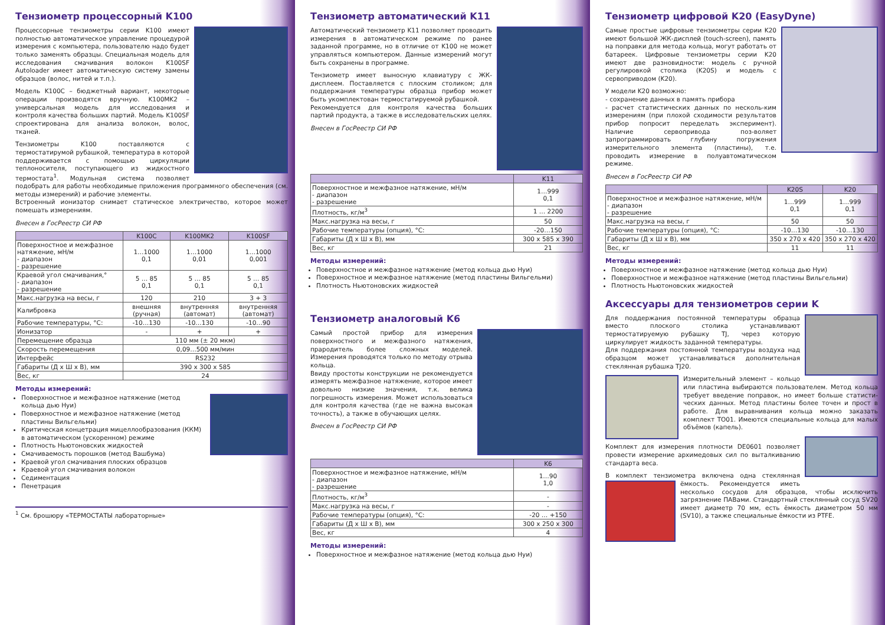Тензиометр процессорный K100
Процессорные тензиометры серии K100 имеют полностью автоматическое управление процедурой измерения с компьютера, пользователю надо будет только заменять образцы. Специальная модель для исследования смачивания волокон K100SF Autoloader имеет автоматическую систему замены образцов (волос, нитей и т.п.).
Модель K100C – бюджетный вариант, некоторые операции производятся вручную. K100MK2 – универсальная модель для исследования и контроля качества больших партий. Модель K100SF спроектирована для анализа волокон, волос, тканей.
Тензиометры K100 поставляются с термостатирумой рубашкой, температура в которой поддерживается с помощью циркуляции теплоносителя, поступающего из жидкостного термостата<sup>1</sup>. Модульная система позволяет подобрать для работы необходимые приложения программного обеспечения (см. методы измерений) и рабочие элементы.
Встроенный ионизатор снимает статическое электричество, которое может помешать измерениям.
Внесен в ГосРеестр СИ РФ
| | K100C | K100MK2 | K100SF |
| --- | --- | --- | --- |
| Поверхностное и межфазное натяжение, мН/м - диапазон - разрешение | 1…1000 0,1 | 1…1000 0,01 | 1…1000 0,001 |
| Краевой угол смачивания,° - диапазон - разрешение | 5 … 85 0,1 | 5 … 85 0,1 | 5 … 85 0,1 |
| Макс.нагрузка на весы, г | 120 | 210 | 3 + 3 |
| Калибровка | внешняя (ручная) | внутренняя (автомат) | внутренняя (автомат) |
| Рабочие температуры, °C: | -10…130 | -10…130 | -10…90 |
| Ионизатор | - | + | + |
| Перемещение образца | 110 мм (± 20 мкм) | | |
| Скорость перемещения | 0,09…500 мм/мин | | |
| Интерфейс | RS232 | | |
| Габариты (Д x Ш x В), мм | 390 x 300 x 585 | | |
| Вес, кг | 24 | | |
Методы измерений:
Поверхностное и межфазное натяжение (метод кольца дью Нуи)
Поверхностное и межфазное натяжение (метод пластины Вильгельми)
Критическая концетрация мицеллообразования (ККМ) в автоматическом (ускоренном) режиме
Плотность Ньютоновских жидкостей
Смачиваемость порошков (метод Вашбума)
Краевой угол смачивания плоских образцов
Краевой угол смачивания волокон
Седиментация
Пенетрация
<sup>1</sup> См. брошюру «ТЕРМОСТАТЫ лабораторные»
Тензиометр автоматический K11
Автоматический тензиометр K11 позволяет проводить измерения в автоматическом режиме по ранее заданной программе, но в отличие от K100 не может управляться компьютером. Данные измерений могут быть сохранены в программе.
Тензиометр имеет выносную клавиатуру с ЖК-дисплеем. Поставляется с плоским столиком; для поддержания температуры образца прибор может быть укомплектован термостатируемой рубашкой.
Рекомендуется для контроля качества больших партий продукта, а также в исследовательских целях.
Внесен в ГосРеестр СИ РФ
| | K11 |
| --- | --- |
| Поверхностное и межфазное натяжение, мН/м - диапазон - разрешение | 1…999 0,1 |
| Плотность, кг/м<sup>3</sup> | 1 … 2200 |
| Макс.нагрузка на весы, г | 50 |
| Рабочие температуры (опция), °C: | -20…150 |
| Габариты (Д x Ш x В), мм | 300 x 585 x 390 |
| Вес, кг | 21 |
Методы измерений:
Поверхностное и межфазное натяжение (метод кольца дью Нуи)
Поверхностное и межфазное натяжение (метод пластины Вильгельми)
Плотность Ньютоновских жидкостей
Тензиометр аналоговый K6
Самый простой прибор для измерения поверхностного и межфазного натяжения, прародитель более сложных моделей. Измерения проводятся только по методу отрыва кольца.
Ввиду простоты конструкции не рекомендуется измерять межфазное натяжение, которое имеет довольно низкие значения, т.к. велика погрешность измерения. Может использоваться для контроля качества (где не важна высокая точность), а также в обучающих целях.
Внесен в ГосРеестр СИ РФ
| | K6 |
| --- | --- |
| Поверхностное и межфазное натяжение, мН/м - диапазон - разрешение | 1…90 1,0 |
| Плотность, кг/м<sup>3</sup> | - |
| Макс.нагрузка на весы, г | - |
| Рабочие температуры (опция), °C: | -20 … +150 |
| Габариты (Д x Ш x В), мм | 300 x 250 x 300 |
| Вес, кг | 4 |
Методы измерений:
Поверхностное и межфазное натяжение (метод кольца дью Нуи)
Тензиометр цифровой K20 (EasyDyne)
Самые простые цифровые тензиометры серии K20 имеют большой ЖК-дисплей (touch-screen), память на поправки для метода кольца, могут работать от батареек. Цифровые тензиометры серии K20 имеют две разновидности: модель с ручной регулировкой столика (K20S) и модель с сервоприводом (K20).
У модели K20 возможно:
- сохранение данных в память прибора
- расчет статистических данных по несколь-ким измерениям (при плохой сходимости результатов прибор попросит переделать эксперимент). Наличие сервопривода поз-воляет запрограммировать глубину погружения измерительного элемента (пластины), т.е. проводить измерение в полуавтоматическом режиме.
Внесен в ГосРеестр СИ РФ
| | K20S | K20 |
| --- | --- | --- |
| Поверхностное и межфазное натяжение, мН/м - диапазон - разрешение | 1…999 0,1 | 1…999 0,1 |
| Макс.нагрузка на весы, г | 50 | 50 |
| Рабочие температуры (опция), °C: | -10…130 | -10…130 |
| Габариты (Д x Ш x В), мм | 350 x 270 x 420 | 350 x 270 x 420 |
| Вес, кг | 11 | 11 |
Методы измерений:
Поверхностное и межфазное натяжение (метод кольца дью Нуи)
Поверхностное и межфазное натяжение (метод пластины Вильгельми)
Плотность Ньютоновских жидкостей
Аксессуары для тензиометров серии K
Для поддержания постоянной температуры образца вместо плоского столика устанавливают термостатируемую рубашку TJ, через которую циркулирует жидкость заданной температуры.
Для поддержания постоянной температуры воздуха над образцом может устанавливаться дополнительная стеклянная рубашка TJ20.
Измерительный элемент – кольцо или пластина выбираются пользователем. Метод кольца требует введение поправок, но имеет больше статисти-ческих данных. Метод пластины более точен и прост в работе. Для выравнивания кольца можно заказать комплект TO01. Имеются специальные кольца для малых объёмов (капель).
Комплект для измерения плотности DE0601 позволяет провести измерение архимедовых сил по выталкиванию стандарта веса.
В комплект тензиометра включена одна стеклянная ёмкость. Рекомендуется иметь несколько сосудов для образцов, чтобы исключить загрязнение ПАВами. Стандартный стеклянный сосуд SV20 имеет диаметр 70 мм, есть ёмкость диаметром 50 мм (SV10), а также специальные ёмкости из PTFE.